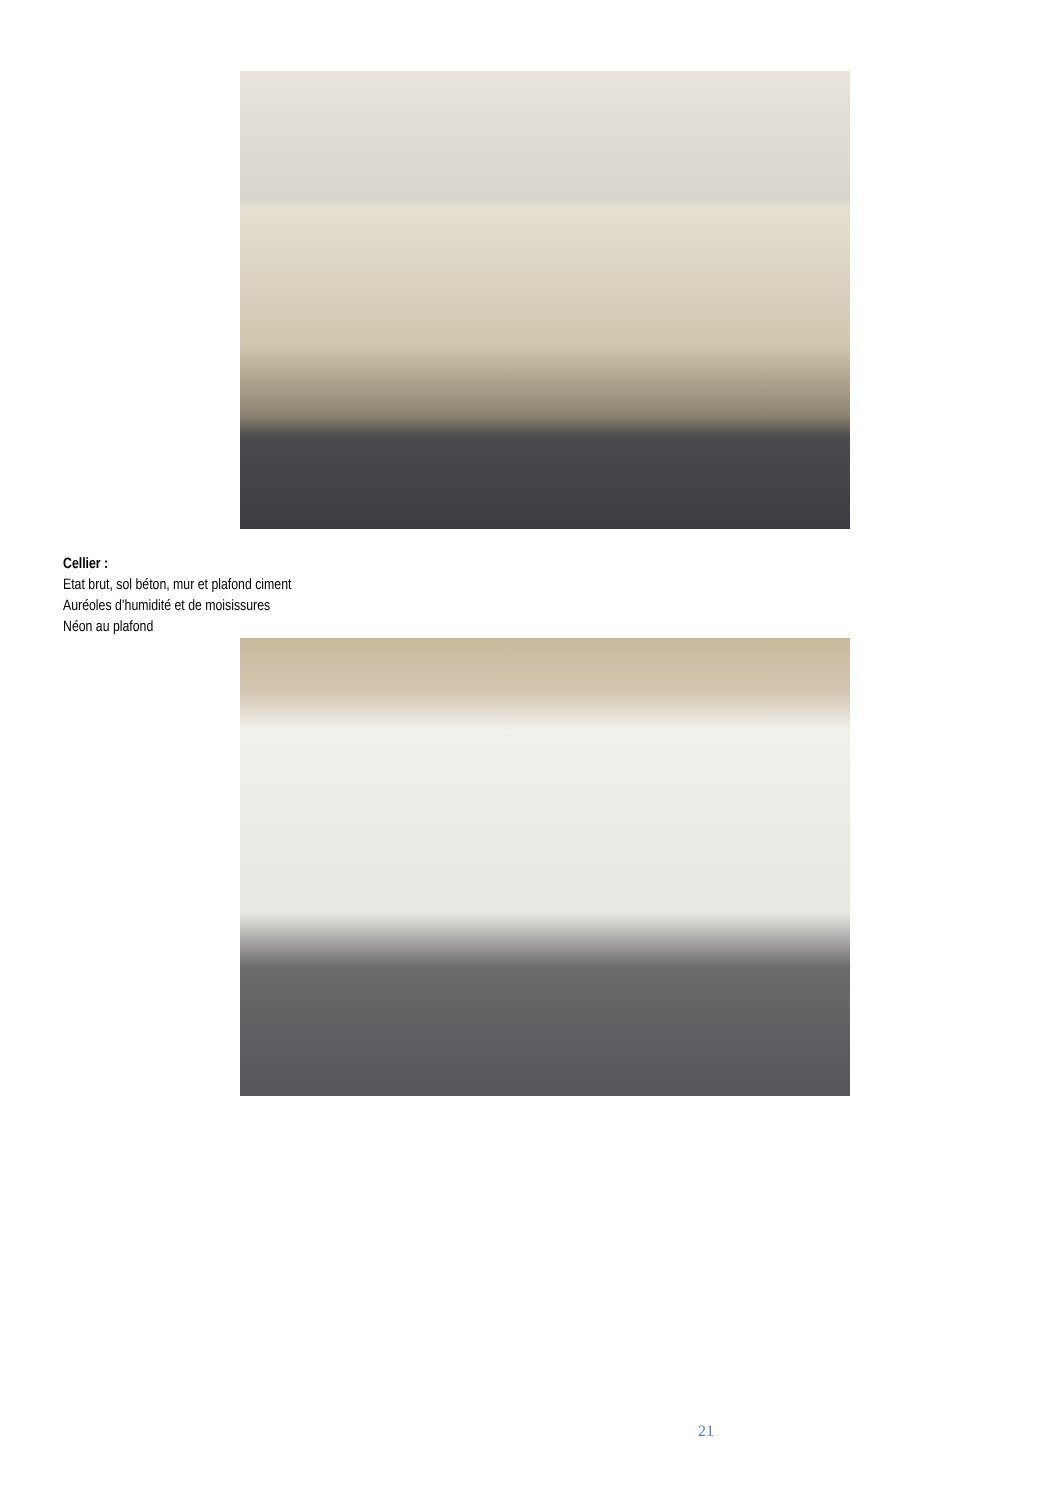Cellier :
Etat brut, sol béton, mur et plafond ciment
Auréoles d’humidité et de moisissures
Néon au plafond
21